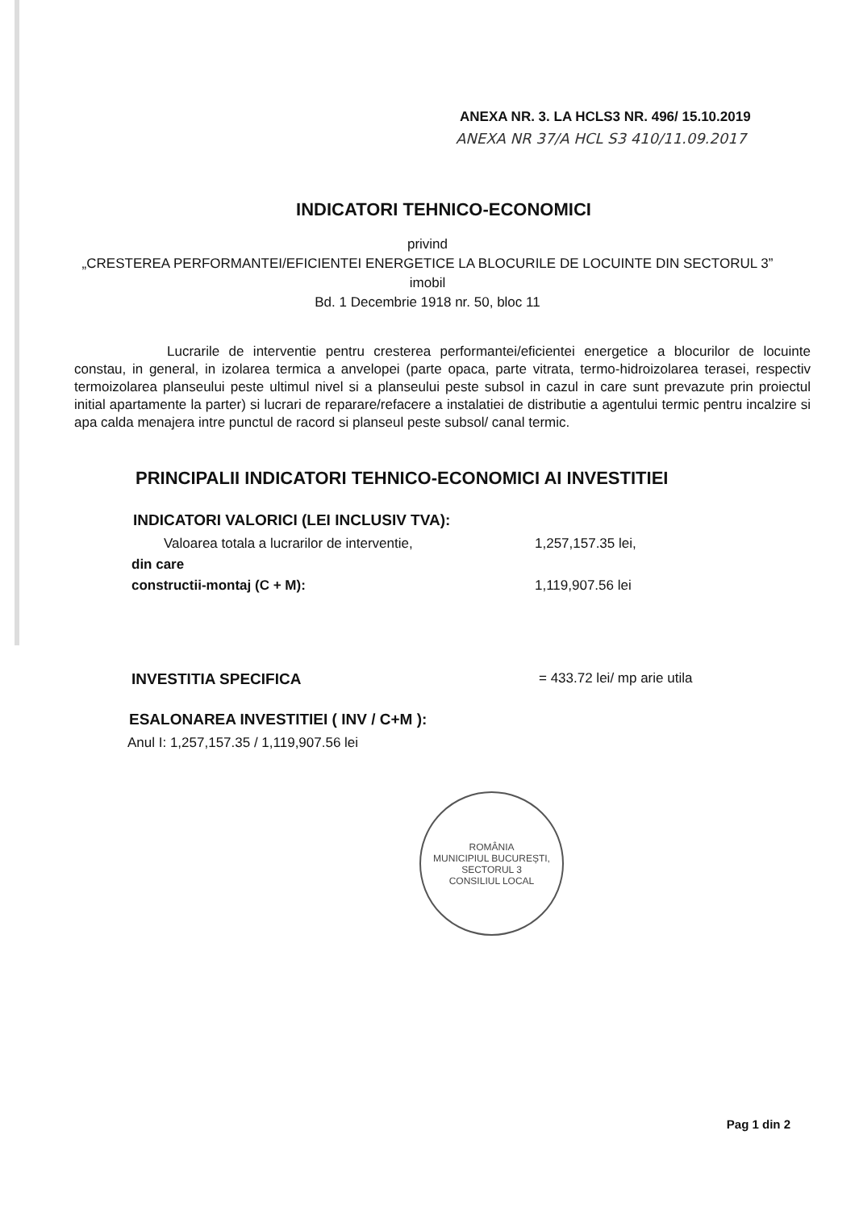ANEXA NR. 3. LA HCLS3 NR. 496/ 15.10.2019
ANEXA NR 37/A HCL S3 410/11.09.2017
INDICATORI TEHNICO-ECONOMICI
privind
„CRESTEREA PERFORMANTEI/EFICIENTEI ENERGETICE LA BLOCURILE DE LOCUINTE DIN SECTORUL 3”
imobil
Bd. 1 Decembrie 1918 nr. 50, bloc 11
Lucrarile de interventie pentru cresterea performantei/eficientei energetice a blocurilor de locuinte constau, in general, in izolarea termica a anvelopei (parte opaca, parte vitrata, termo-hidroizolarea terasei, respectiv termoizolarea planseului peste ultimul nivel si a planseului peste subsol in cazul in care sunt prevazute prin proiectul initial apartamente la parter) si lucrari de reparare/refacere a instalatiei de distributie a agentului termic pentru incalzire si apa calda menajera intre punctul de racord si planseul peste subsol/ canal termic.
PRINCIPALII INDICATORI TEHNICO-ECONOMICI AI INVESTITIEI
INDICATORI VALORICI (LEI INCLUSIV TVA):
Valoarea totala a lucrarilor de interventie, 1,257,157.35 lei,
din care
constructii-montaj (C + M): 1,119,907.56 lei
INVESTITIA SPECIFICA = 433.72 lei/ mp arie utila
ESALONAREA INVESTITIEI ( INV / C+M ):
Anul I: 1,257,157.35 / 1,119,907.56 lei
ROMÂNIA
MUNICIPIUL BUCUREȘTI, SECTORUL 3
CONSILIUL LOCAL
Pag 1 din 2